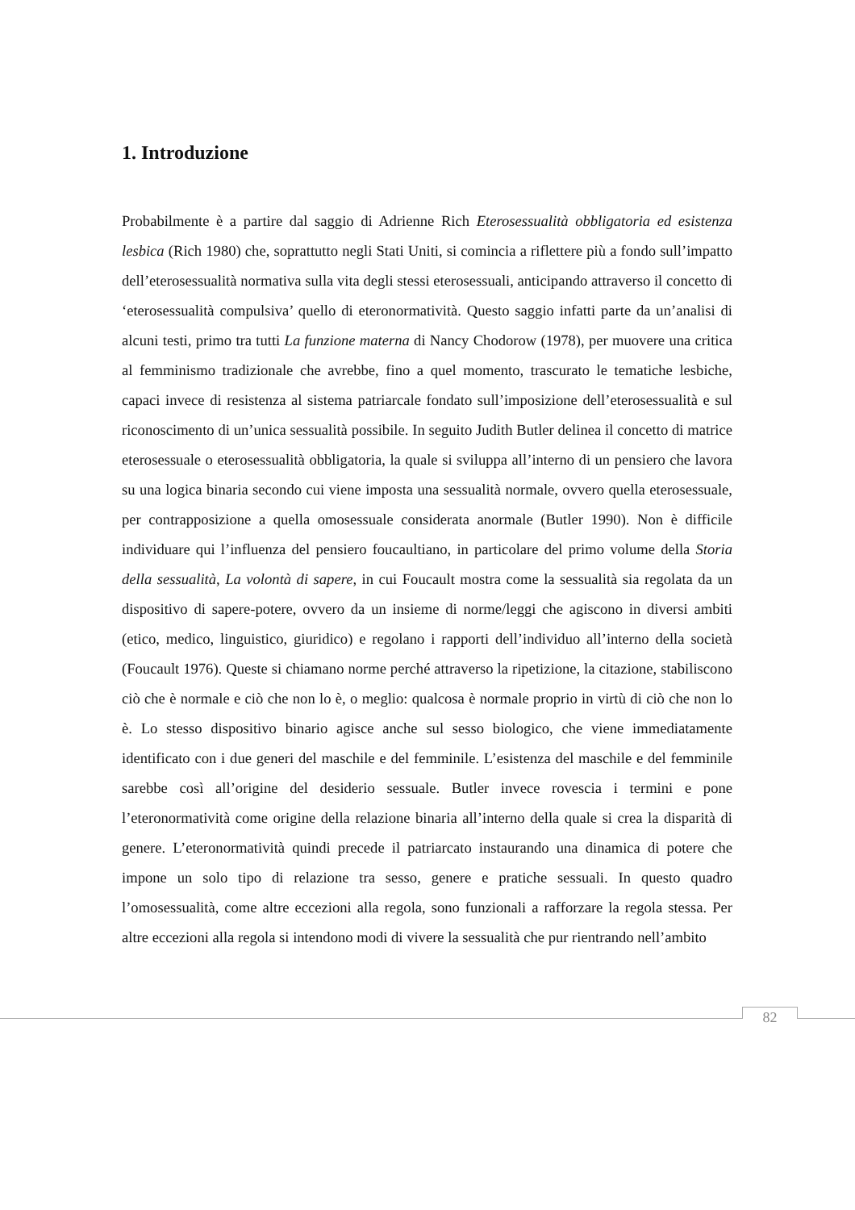1. Introduzione
Probabilmente è a partire dal saggio di Adrienne Rich Eterosessualità obbligatoria ed esistenza lesbica (Rich 1980) che, soprattutto negli Stati Uniti, si comincia a riflettere più a fondo sull’impatto dell’eterosessualità normativa sulla vita degli stessi eterosessuali, anticipando attraverso il concetto di ‘eterosessualità compulsiva’ quello di eteronormatività. Questo saggio infatti parte da un’analisi di alcuni testi, primo tra tutti La funzione materna di Nancy Chodorow (1978), per muovere una critica al femminismo tradizionale che avrebbe, fino a quel momento, trascurato le tematiche lesbiche, capaci invece di resistenza al sistema patriarcale fondato sull’imposizione dell’eterosessualità e sul riconoscimento di un’unica sessualità possibile. In seguito Judith Butler delinea il concetto di matrice eterosessuale o eterosessualità obbligatoria, la quale si sviluppa all’interno di un pensiero che lavora su una logica binaria secondo cui viene imposta una sessualità normale, ovvero quella eterosessuale, per contrapposizione a quella omosessuale considerata anormale (Butler 1990). Non è difficile individuare qui l’influenza del pensiero foucaultiano, in particolare del primo volume della Storia della sessualità, La volontà di sapere, in cui Foucault mostra come la sessualità sia regolata da un dispositivo di sapere-potere, ovvero da un insieme di norme/leggi che agiscono in diversi ambiti (etico, medico, linguistico, giuridico) e regolano i rapporti dell’individuo all’interno della società (Foucault 1976). Queste si chiamano norme perché attraverso la ripetizione, la citazione, stabiliscono ciò che è normale e ciò che non lo è, o meglio: qualcosa è normale proprio in virtù di ciò che non lo è. Lo stesso dispositivo binario agisce anche sul sesso biologico, che viene immediatamente identificato con i due generi del maschile e del femminile. L’esistenza del maschile e del femminile sarebbe così all’origine del desiderio sessuale. Butler invece rovescia i termini e pone l’eteronormatività come origine della relazione binaria all’interno della quale si crea la disparità di genere. L’eteronormatività quindi precede il patriarcato instaurando una dinamica di potere che impone un solo tipo di relazione tra sesso, genere e pratiche sessuali. In questo quadro l’omosessualità, come altre eccezioni alla regola, sono funzionali a rafforzare la regola stessa. Per altre eccezioni alla regola si intendono modi di vivere la sessualità che pur rientrando nell’ambito
82